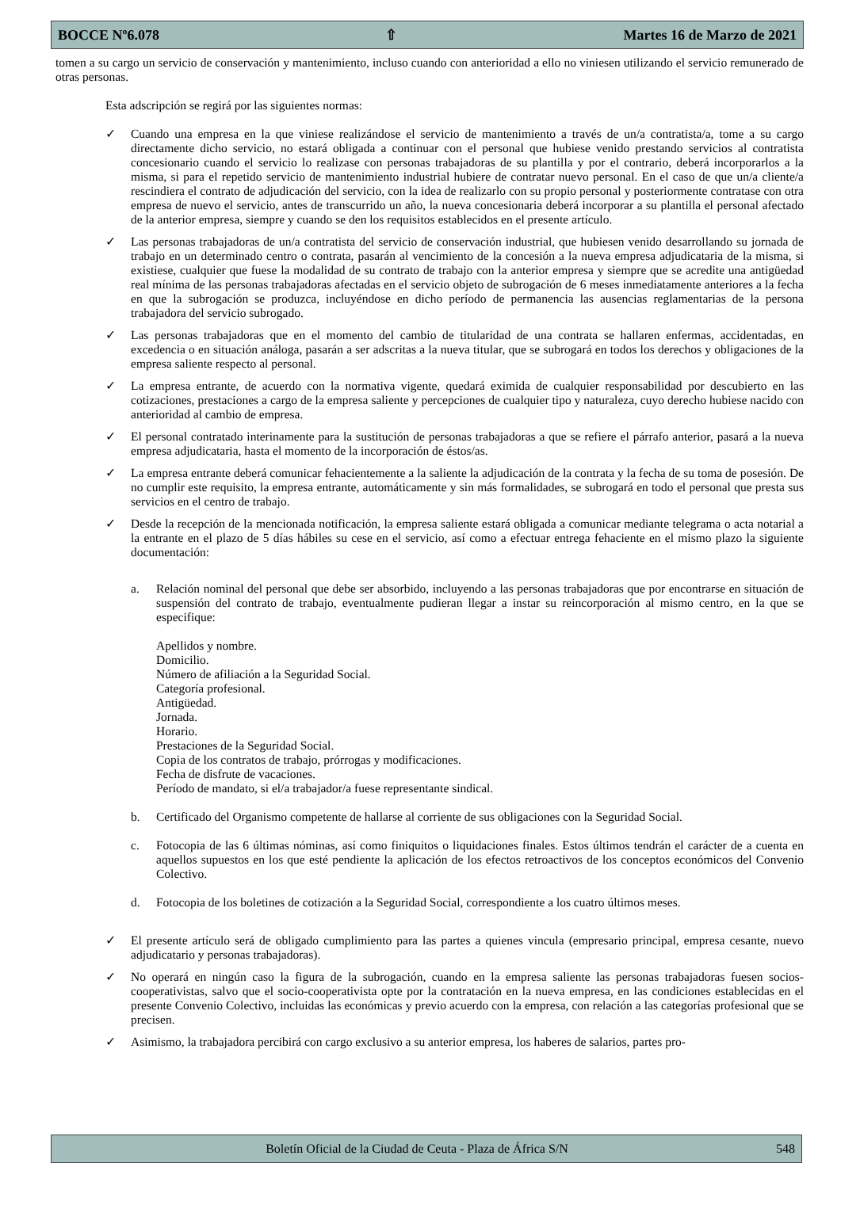BOCCE Nº6.078 ⇧ Martes 16 de Marzo de 2021
tomen a su cargo un servicio de conservación y mantenimiento, incluso cuando con anterioridad a ello no viniesen utilizando el servicio remunerado de otras personas.
Esta adscripción se regirá por las siguientes normas:
✓ Cuando una empresa en la que viniese realizándose el servicio de mantenimiento a través de un/a contratista/a, tome a su cargo directamente dicho servicio, no estará obligada a continuar con el personal que hubiese venido prestando servicios al contratista concesionario cuando el servicio lo realizase con personas trabajadoras de su plantilla y por el contrario, deberá incorporarlos a la misma, si para el repetido servicio de mantenimiento industrial hubiere de contratar nuevo personal. En el caso de que un/a cliente/a rescindiera el contrato de adjudicación del servicio, con la idea de realizarlo con su propio personal y posteriormente contratase con otra empresa de nuevo el servicio, antes de transcurrido un año, la nueva concesionaria deberá incorporar a su plantilla el personal afectado de la anterior empresa, siempre y cuando se den los requisitos establecidos en el presente artículo.
✓ Las personas trabajadoras de un/a contratista del servicio de conservación industrial, que hubiesen venido desarrollando su jornada de trabajo en un determinado centro o contrata, pasarán al vencimiento de la concesión a la nueva empresa adjudicataria de la misma, si existiese, cualquier que fuese la modalidad de su contrato de trabajo con la anterior empresa y siempre que se acredite una antigüedad real mínima de las personas trabajadoras afectadas en el servicio objeto de subrogación de 6 meses inmediatamente anteriores a la fecha en que la subrogación se produzca, incluyéndose en dicho período de permanencia las ausencias reglamentarias de la persona trabajadora del servicio subrogado.
✓ Las personas trabajadoras que en el momento del cambio de titularidad de una contrata se hallaren enfermas, accidentadas, en excedencia o en situación análoga, pasarán a ser adscritas a la nueva titular, que se subrogará en todos los derechos y obligaciones de la empresa saliente respecto al personal.
✓ La empresa entrante, de acuerdo con la normativa vigente, quedará eximida de cualquier responsabilidad por descubierto en las cotizaciones, prestaciones a cargo de la empresa saliente y percepciones de cualquier tipo y naturaleza, cuyo derecho hubiese nacido con anterioridad al cambio de empresa.
✓ El personal contratado interinamente para la sustitución de personas trabajadoras a que se refiere el párrafo anterior, pasará a la nueva empresa adjudicataria, hasta el momento de la incorporación de éstos/as.
✓ La empresa entrante deberá comunicar fehacientemente a la saliente la adjudicación de la contrata y la fecha de su toma de posesión. De no cumplir este requisito, la empresa entrante, automáticamente y sin más formalidades, se subrogará en todo el personal que presta sus servicios en el centro de trabajo.
✓ Desde la recepción de la mencionada notificación, la empresa saliente estará obligada a comunicar mediante telegrama o acta notarial a la entrante en el plazo de 5 días hábiles su cese en el servicio, así como a efectuar entrega fehaciente en el mismo plazo la siguiente documentación:
a. Relación nominal del personal que debe ser absorbido, incluyendo a las personas trabajadoras que por encontrarse en situación de suspensión del contrato de trabajo, eventualmente pudieran llegar a instar su reincorporación al mismo centro, en la que se especifique:
Apellidos y nombre.
Domicilio.
Número de afiliación a la Seguridad Social.
Categoría profesional.
Antigüedad.
Jornada.
Horario.
Prestaciones de la Seguridad Social.
Copia de los contratos de trabajo, prórrogas y modificaciones.
Fecha de disfrute de vacaciones.
Período de mandato, si el/a trabajador/a fuese representante sindical.
b. Certificado del Organismo competente de hallarse al corriente de sus obligaciones con la Seguridad Social.
c. Fotocopia de las 6 últimas nóminas, así como finiquitos o liquidaciones finales. Estos últimos tendrán el carácter de a cuenta en aquellos supuestos en los que esté pendiente la aplicación de los efectos retroactivos de los conceptos económicos del Convenio Colectivo.
d. Fotocopia de los boletines de cotización a la Seguridad Social, correspondiente a los cuatro últimos meses.
✓ El presente artículo será de obligado cumplimiento para las partes a quienes vincula (empresario principal, empresa cesante, nuevo adjudicatario y personas trabajadoras).
✓ No operará en ningún caso la figura de la subrogación, cuando en la empresa saliente las personas trabajadoras fuesen socios-cooperativistas, salvo que el socio-cooperativista opte por la contratación en la nueva empresa, en las condiciones establecidas en el presente Convenio Colectivo, incluidas las económicas y previo acuerdo con la empresa, con relación a las categorías profesional que se precisen.
✓ Asimismo, la trabajadora percibirá con cargo exclusivo a su anterior empresa, los haberes de salarios, partes pro-
Boletín Oficial de la Ciudad de Ceuta - Plaza de África S/N 548